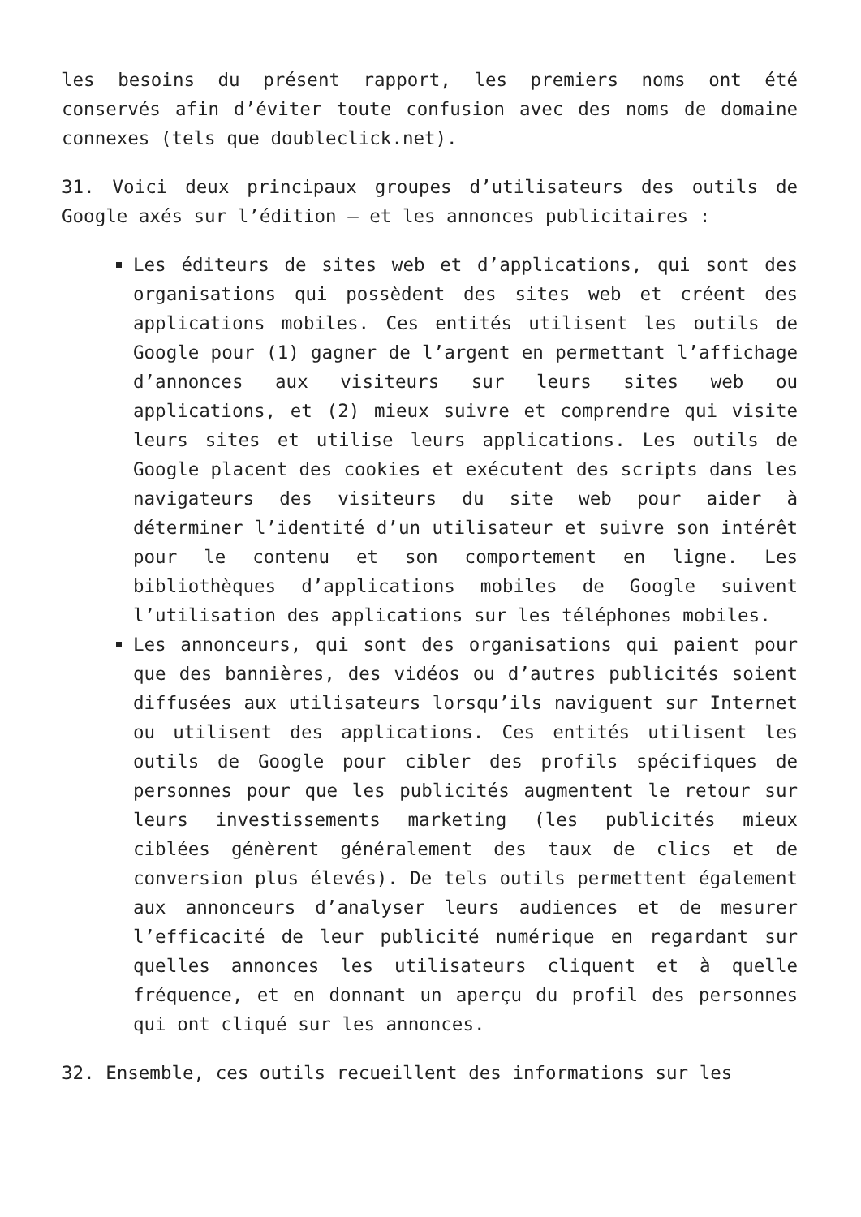les besoins du présent rapport, les premiers noms ont été conservés afin d’éviter toute confusion avec des noms de domaine connexes (tels que doubleclick.net).
31. Voici deux principaux groupes d’utilisateurs des outils de Google axés sur l’édition – et les annonces publicitaires :
Les éditeurs de sites web et d’applications, qui sont des organisations qui possèdent des sites web et créent des applications mobiles. Ces entités utilisent les outils de Google pour (1) gagner de l’argent en permettant l’affichage d’annonces aux visiteurs sur leurs sites web ou applications, et (2) mieux suivre et comprendre qui visite leurs sites et utilise leurs applications. Les outils de Google placent des cookies et exécutent des scripts dans les navigateurs des visiteurs du site web pour aider à déterminer l’identité d’un utilisateur et suivre son intérêt pour le contenu et son comportement en ligne. Les bibliothèques d’applications mobiles de Google suivent l’utilisation des applications sur les téléphones mobiles.
Les annonceurs, qui sont des organisations qui paient pour que des bannières, des vidéos ou d’autres publicités soient diffusées aux utilisateurs lorsqu’ils naviguent sur Internet ou utilisent des applications. Ces entités utilisent les outils de Google pour cibler des profils spécifiques de personnes pour que les publicités augmentent le retour sur leurs investissements marketing (les publicités mieux ciblées génèrent généralement des taux de clics et de conversion plus élevés). De tels outils permettent également aux annonceurs d’analyser leurs audiences et de mesurer l’efficacité de leur publicité numérique en regardant sur quelles annonces les utilisateurs cliquent et à quelle fréquence, et en donnant un aperçu du profil des personnes qui ont cliqué sur les annonces.
32. Ensemble, ces outils recueillent des informations sur les